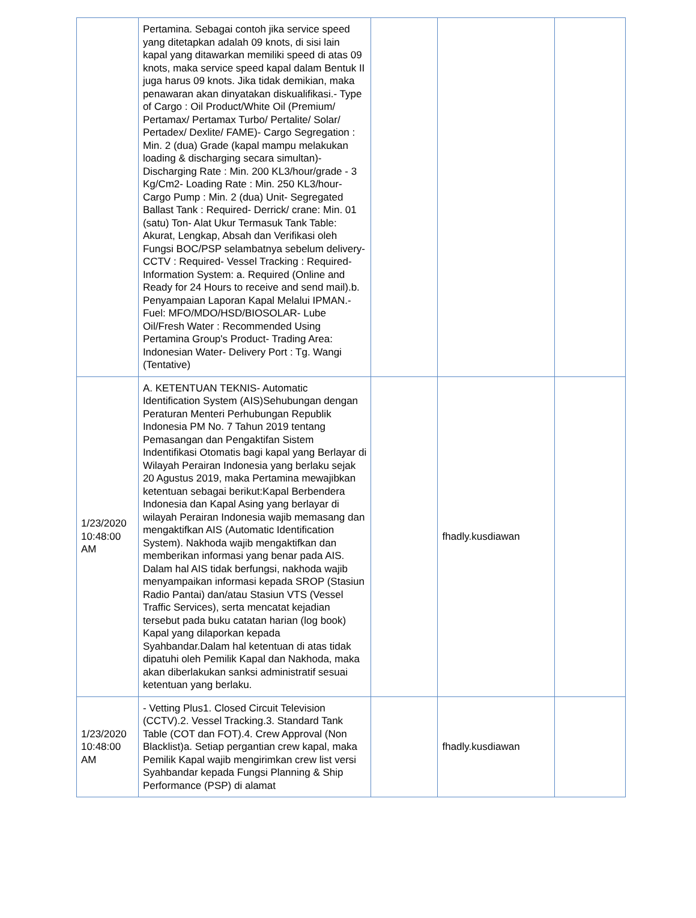| | Pertamina. Sebagai contoh jika service speed yang ditetapkan adalah 09 knots, di sisi lain kapal yang ditawarkan memiliki speed di atas 09 knots, maka service speed kapal dalam Bentuk II juga harus 09 knots. Jika tidak demikian, maka penawaran akan dinyatakan diskualifikasi.- Type of Cargo : Oil Product/White Oil (Premium/ Pertamax/ Pertamax Turbo/ Pertalite/ Solar/ Pertadex/ Dexlite/ FAME)- Cargo Segregation : Min. 2 (dua) Grade (kapal mampu melakukan loading & discharging secara simultan)- Discharging Rate : Min. 200 KL3/hour/grade - 3 Kg/Cm2- Loading Rate : Min. 250 KL3/hour- Cargo Pump : Min. 2 (dua) Unit- Segregated Ballast Tank : Required- Derrick/ crane: Min. 01 (satu) Ton- Alat Ukur Termasuk Tank Table: Akurat, Lengkap, Absah dan Verifikasi oleh Fungsi BOC/PSP selambatnya sebelum delivery- CCTV : Required- Vessel Tracking : Required- Information System: a. Required (Online and Ready for 24 Hours to receive and send mail).b. Penyampaian Laporan Kapal Melalui IPMAN.- Fuel: MFO/MDO/HSD/BIOSOLAR- Lube Oil/Fresh Water : Recommended Using Pertamina Group's Product- Trading Area: Indonesian Water- Delivery Port : Tg. Wangi (Tentative) | | | |
| 1/23/2020 10:48:00 AM | A. KETENTUAN TEKNIS- Automatic Identification System (AIS)Sehubungan dengan Peraturan Menteri Perhubungan Republik Indonesia PM No. 7 Tahun 2019 tentang Pemasangan dan Pengaktifan Sistem Indentifikasi Otomatis bagi kapal yang Berlayar di Wilayah Perairan Indonesia yang berlaku sejak 20 Agustus 2019, maka Pertamina mewajibkan ketentuan sebagai berikut:Kapal Berbendera Indonesia dan Kapal Asing yang berlayar di wilayah Perairan Indonesia wajib memasang dan mengaktifkan AIS (Automatic Identification System). Nakhoda wajib mengaktifkan dan memberikan informasi yang benar pada AIS. Dalam hal AIS tidak berfungsi, nakhoda wajib menyampaikan informasi kepada SROP (Stasiun Radio Pantai) dan/atau Stasiun VTS (Vessel Traffic Services), serta mencatat kejadian tersebut pada buku catatan harian (log book) Kapal yang dilaporkan kepada Syahbandar.Dalam hal ketentuan di atas tidak dipatuhi oleh Pemilik Kapal dan Nakhoda, maka akan diberlakukan sanksi administratif sesuai ketentuan yang berlaku. | | fhadly.kusdiawan | |
| 1/23/2020 10:48:00 AM | - Vetting Plus1. Closed Circuit Television (CCTV).2. Vessel Tracking.3. Standard Tank Table (COT dan FOT).4. Crew Approval (Non Blacklist)a. Setiap pergantian crew kapal, maka Pemilik Kapal wajib mengirimkan crew list versi Syahbandar kepada Fungsi Planning & Ship Performance (PSP) di alamat | | fhadly.kusdiawan | |